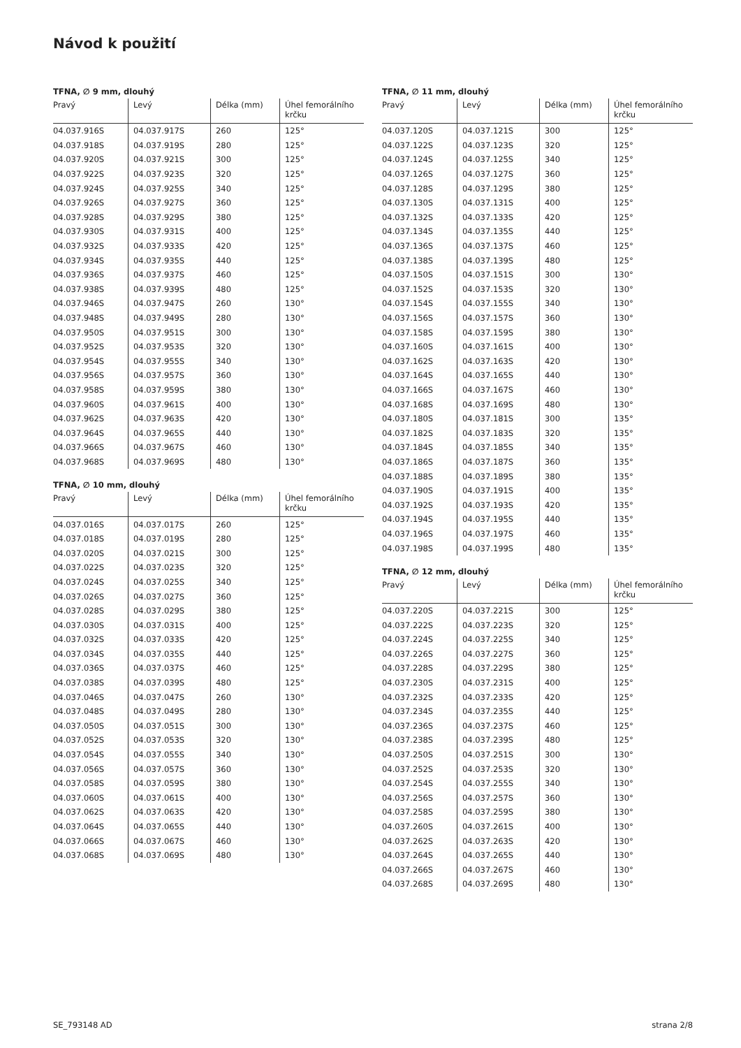Návod k použití
TFNA, ∅ 9 mm, dlouhý
| Pravý | Levý | Délka (mm) | Úhel femorálního krčku |
| --- | --- | --- | --- |
| 04.037.916S | 04.037.917S | 260 | 125° |
| 04.037.918S | 04.037.919S | 280 | 125° |
| 04.037.920S | 04.037.921S | 300 | 125° |
| 04.037.922S | 04.037.923S | 320 | 125° |
| 04.037.924S | 04.037.925S | 340 | 125° |
| 04.037.926S | 04.037.927S | 360 | 125° |
| 04.037.928S | 04.037.929S | 380 | 125° |
| 04.037.930S | 04.037.931S | 400 | 125° |
| 04.037.932S | 04.037.933S | 420 | 125° |
| 04.037.934S | 04.037.935S | 440 | 125° |
| 04.037.936S | 04.037.937S | 460 | 125° |
| 04.037.938S | 04.037.939S | 480 | 125° |
| 04.037.946S | 04.037.947S | 260 | 130° |
| 04.037.948S | 04.037.949S | 280 | 130° |
| 04.037.950S | 04.037.951S | 300 | 130° |
| 04.037.952S | 04.037.953S | 320 | 130° |
| 04.037.954S | 04.037.955S | 340 | 130° |
| 04.037.956S | 04.037.957S | 360 | 130° |
| 04.037.958S | 04.037.959S | 380 | 130° |
| 04.037.960S | 04.037.961S | 400 | 130° |
| 04.037.962S | 04.037.963S | 420 | 130° |
| 04.037.964S | 04.037.965S | 440 | 130° |
| 04.037.966S | 04.037.967S | 460 | 130° |
| 04.037.968S | 04.037.969S | 480 | 130° |
TFNA, ∅ 10 mm, dlouhý
| Pravý | Levý | Délka (mm) | Úhel femorálního krčku |
| --- | --- | --- | --- |
| 04.037.016S | 04.037.017S | 260 | 125° |
| 04.037.018S | 04.037.019S | 280 | 125° |
| 04.037.020S | 04.037.021S | 300 | 125° |
| 04.037.022S | 04.037.023S | 320 | 125° |
| 04.037.024S | 04.037.025S | 340 | 125° |
| 04.037.026S | 04.037.027S | 360 | 125° |
| 04.037.028S | 04.037.029S | 380 | 125° |
| 04.037.030S | 04.037.031S | 400 | 125° |
| 04.037.032S | 04.037.033S | 420 | 125° |
| 04.037.034S | 04.037.035S | 440 | 125° |
| 04.037.036S | 04.037.037S | 460 | 125° |
| 04.037.038S | 04.037.039S | 480 | 125° |
| 04.037.046S | 04.037.047S | 260 | 130° |
| 04.037.048S | 04.037.049S | 280 | 130° |
| 04.037.050S | 04.037.051S | 300 | 130° |
| 04.037.052S | 04.037.053S | 320 | 130° |
| 04.037.054S | 04.037.055S | 340 | 130° |
| 04.037.056S | 04.037.057S | 360 | 130° |
| 04.037.058S | 04.037.059S | 380 | 130° |
| 04.037.060S | 04.037.061S | 400 | 130° |
| 04.037.062S | 04.037.063S | 420 | 130° |
| 04.037.064S | 04.037.065S | 440 | 130° |
| 04.037.066S | 04.037.067S | 460 | 130° |
| 04.037.068S | 04.037.069S | 480 | 130° |
TFNA, ∅ 11 mm, dlouhý
| Pravý | Levý | Délka (mm) | Úhel femorálního krčku |
| --- | --- | --- | --- |
| 04.037.120S | 04.037.121S | 300 | 125° |
| 04.037.122S | 04.037.123S | 320 | 125° |
| 04.037.124S | 04.037.125S | 340 | 125° |
| 04.037.126S | 04.037.127S | 360 | 125° |
| 04.037.128S | 04.037.129S | 380 | 125° |
| 04.037.130S | 04.037.131S | 400 | 125° |
| 04.037.132S | 04.037.133S | 420 | 125° |
| 04.037.134S | 04.037.135S | 440 | 125° |
| 04.037.136S | 04.037.137S | 460 | 125° |
| 04.037.138S | 04.037.139S | 480 | 125° |
| 04.037.150S | 04.037.151S | 300 | 130° |
| 04.037.152S | 04.037.153S | 320 | 130° |
| 04.037.154S | 04.037.155S | 340 | 130° |
| 04.037.156S | 04.037.157S | 360 | 130° |
| 04.037.158S | 04.037.159S | 380 | 130° |
| 04.037.160S | 04.037.161S | 400 | 130° |
| 04.037.162S | 04.037.163S | 420 | 130° |
| 04.037.164S | 04.037.165S | 440 | 130° |
| 04.037.166S | 04.037.167S | 460 | 130° |
| 04.037.168S | 04.037.169S | 480 | 130° |
| 04.037.180S | 04.037.181S | 300 | 135° |
| 04.037.182S | 04.037.183S | 320 | 135° |
| 04.037.184S | 04.037.185S | 340 | 135° |
| 04.037.186S | 04.037.187S | 360 | 135° |
| 04.037.188S | 04.037.189S | 380 | 135° |
| 04.037.190S | 04.037.191S | 400 | 135° |
| 04.037.192S | 04.037.193S | 420 | 135° |
| 04.037.194S | 04.037.195S | 440 | 135° |
| 04.037.196S | 04.037.197S | 460 | 135° |
| 04.037.198S | 04.037.199S | 480 | 135° |
TFNA, ∅ 12 mm, dlouhý
| Pravý | Levý | Délka (mm) | Úhel femorálního krčku |
| --- | --- | --- | --- |
| 04.037.220S | 04.037.221S | 300 | 125° |
| 04.037.222S | 04.037.223S | 320 | 125° |
| 04.037.224S | 04.037.225S | 340 | 125° |
| 04.037.226S | 04.037.227S | 360 | 125° |
| 04.037.228S | 04.037.229S | 380 | 125° |
| 04.037.230S | 04.037.231S | 400 | 125° |
| 04.037.232S | 04.037.233S | 420 | 125° |
| 04.037.234S | 04.037.235S | 440 | 125° |
| 04.037.236S | 04.037.237S | 460 | 125° |
| 04.037.238S | 04.037.239S | 480 | 125° |
| 04.037.250S | 04.037.251S | 300 | 130° |
| 04.037.252S | 04.037.253S | 320 | 130° |
| 04.037.254S | 04.037.255S | 340 | 130° |
| 04.037.256S | 04.037.257S | 360 | 130° |
| 04.037.258S | 04.037.259S | 380 | 130° |
| 04.037.260S | 04.037.261S | 400 | 130° |
| 04.037.262S | 04.037.263S | 420 | 130° |
| 04.037.264S | 04.037.265S | 440 | 130° |
| 04.037.266S | 04.037.267S | 460 | 130° |
| 04.037.268S | 04.037.269S | 480 | 130° |
SE_793148 AD strana 2/8